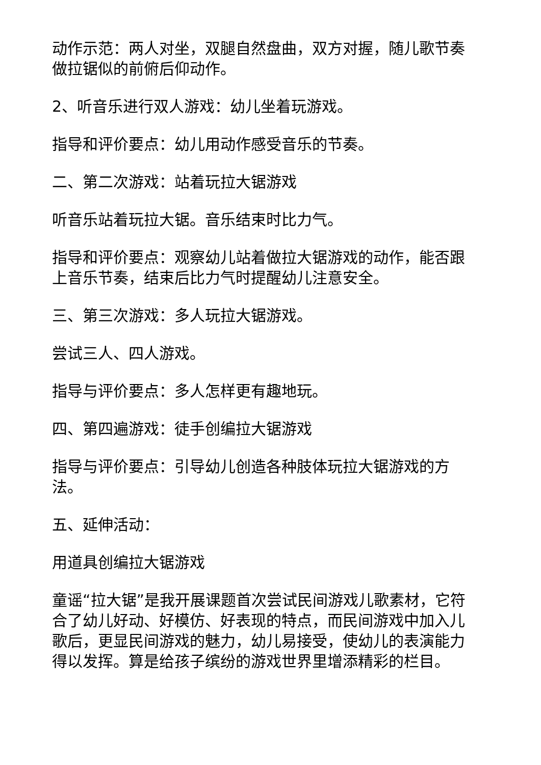动作示范：两人对坐，双腿自然盘曲，双方对握，随儿歌节奏做拉锯似的前俯后仰动作。
2、听音乐进行双人游戏：幼儿坐着玩游戏。
指导和评价要点：幼儿用动作感受音乐的节奏。
二、第二次游戏：站着玩拉大锯游戏
听音乐站着玩拉大锯。音乐结束时比力气。
指导和评价要点：观察幼儿站着做拉大锯游戏的动作，能否跟上音乐节奏，结束后比力气时提醒幼儿注意安全。
三、第三次游戏：多人玩拉大锯游戏。
尝试三人、四人游戏。
指导与评价要点：多人怎样更有趣地玩。
四、第四遍游戏：徒手创编拉大锯游戏
指导与评价要点：引导幼儿创造各种肢体玩拉大锯游戏的方法。
五、延伸活动：
用道具创编拉大锯游戏
童谣“拉大锯”是我开展课题首次尝试民间游戏儿歌素材，它符合了幼儿好动、好模仿、好表现的特点，而民间游戏中加入儿歌后，更显民间游戏的魅力，幼儿易接受，使幼儿的表演能力得以发挥。算是给孩子缤纷的游戏世界里增添精彩的栏目。